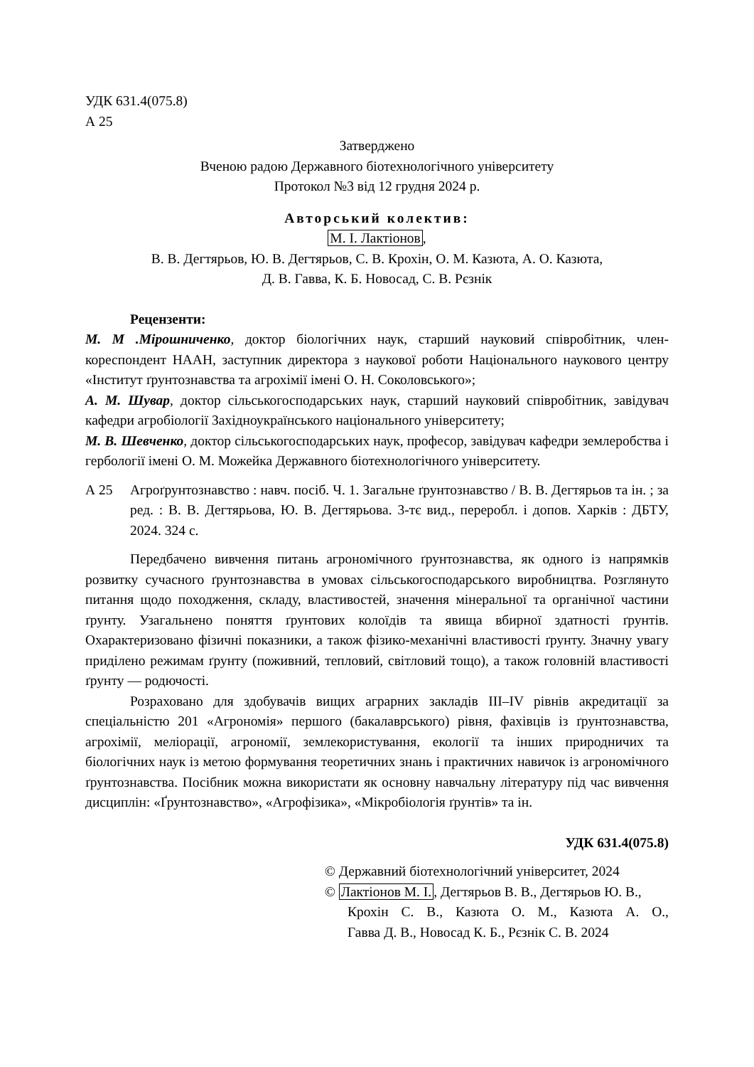УДК 631.4(075.8)
А 25
Затверджено
Вченою радою Державного біотехнологічного університету
Протокол №3 від 12 грудня 2024 р.
Авторський колектив:
М. І. Лактіонов,
В. В. Дегтярьов, Ю. В. Дегтярьов, С. В. Крохін, О. М. Казюта, А. О. Казюта,
Д. В. Гавва, К. Б. Новосад, С. В. Рєзнік
Рецензенти:
М. М .Мірошниченко, доктор біологічних наук, старший науковий співробітник, член-кореспондент НААН, заступник директора з наукової роботи Національного наукового центру «Інститут ґрунтознавства та агрохімії імені О. Н. Соколовського»;
А. М. Шувар, доктор сільськогосподарських наук, старший науковий співробітник, завідувач кафедри агробіології Західноукраїнського національного університету;
М. В. Шевченко, доктор сільськогосподарських наук, професор, завідувач кафедри землеробства і гербології імені О. М. Можейка Державного біотехнологічного університету.
А 25 Агроґрунтознавство : навч. посіб. Ч. 1. Загальне ґрунтознавство / В. В. Дегтярьов та ін. ; за ред. : В. В. Дегтярьова, Ю. В. Дегтярьова. 3-тє вид., переробл. і допов. Харків : ДБТУ, 2024. 324 с.
Передбачено вивчення питань агрономічного ґрунтознавства, як одного із напрямків розвитку сучасного ґрунтознавства в умовах сільськогосподарського виробництва. Розглянуто питання щодо походження, складу, властивостей, значення мінеральної та органічної частини ґрунту. Узагальнено поняття ґрунтових колоїдів та явища вбирної здатності ґрунтів. Охарактеризовано фізичні показники, а також фізико-механічні властивості ґрунту. Значну увагу приділено режимам ґрунту (поживний, тепловий, світловий тощо), а також головній властивості ґрунту — родючості.
Розраховано для здобувачів вищих аграрних закладів III–IV рівнів акредитації за спеціальністю 201 «Агрономія» першого (бакалаврського) рівня, фахівців із ґрунтознавства, агрохімії, меліорації, агрономії, землекористування, екології та інших природничих та біологічних наук із метою формування теоретичних знань і практичних навичок із агрономічного ґрунтознавства. Посібник можна використати як основну навчальну літературу під час вивчення дисциплін: «Ґрунтознавство», «Агрофізика», «Мікробіологія ґрунтів» та ін.
УДК 631.4(075.8)
© Державний біотехнологічний університет, 2024
© Лактіонов М. І., Дегтярьов В. В., Дегтярьов Ю. В.,
Крохін С. В., Казюта О. М., Казюта А. О.,
Гавва Д. В., Новосад К. Б., Рєзнік С. В. 2024